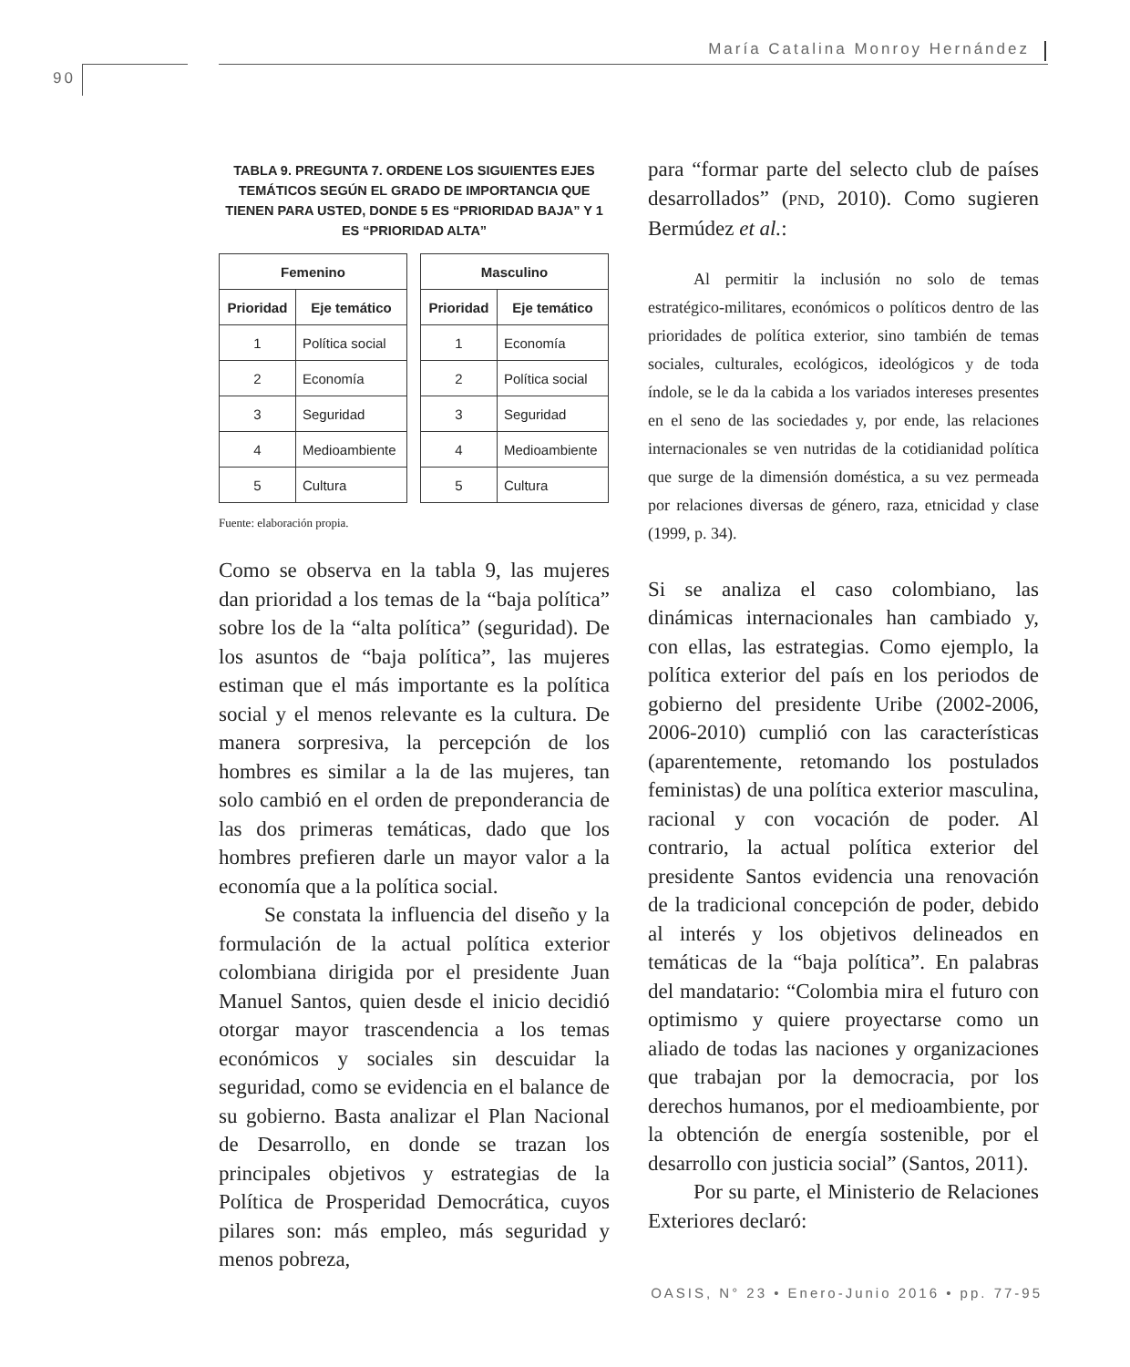María Catalina Monroy Hernández
90
TABLA 9. PREGUNTA 7. ORDENE LOS SIGUIENTES EJES TEMÁTICOS SEGÚN EL GRADO DE IMPORTANCIA QUE TIENEN PARA USTED, DONDE 5 ES “PRIORIDAD BAJA” Y 1 ES “PRIORIDAD ALTA”
| Femenino | |
| --- | --- |
| Prioridad | Eje temático |
| 1 | Política social |
| 2 | Economía |
| 3 | Seguridad |
| 4 | Medioambiente |
| 5 | Cultura |
| Masculino | |
| --- | --- |
| Prioridad | Eje temático |
| 1 | Economía |
| 2 | Política social |
| 3 | Seguridad |
| 4 | Medioambiente |
| 5 | Cultura |
Fuente: elaboración propia.
Como se observa en la tabla 9, las mujeres dan prioridad a los temas de la “baja política” sobre los de la “alta política” (seguridad). De los asuntos de “baja política”, las mujeres estiman que el más importante es la política social y el menos relevante es la cultura. De manera sorpresiva, la percepción de los hombres es similar a la de las mujeres, tan solo cambió en el orden de preponderancia de las dos primeras temáticas, dado que los hombres prefieren darle un mayor valor a la economía que a la política social.
Se constata la influencia del diseño y la formulación de la actual política exterior colombiana dirigida por el presidente Juan Manuel Santos, quien desde el inicio decidió otorgar mayor trascendencia a los temas económicos y sociales sin descuidar la seguridad, como se evidencia en el balance de su gobierno. Basta analizar el Plan Nacional de Desarrollo, en donde se trazan los principales objetivos y estrategias de la Política de Prosperidad Democrática, cuyos pilares son: más empleo, más seguridad y menos pobreza,
para “formar parte del selecto club de países desarrollados” (PND, 2010). Como sugieren Bermúdez et al.:
Al permitir la inclusión no solo de temas estratégico-militares, económicos o políticos dentro de las prioridades de política exterior, sino también de temas sociales, culturales, ecológicos, ideológicos y de toda índole, se le da la cabida a los variados intereses presentes en el seno de las sociedades y, por ende, las relaciones internacionales se ven nutridas de la cotidianidad política que surge de la dimensión doméstica, a su vez permeada por relaciones diversas de género, raza, etnicidad y clase (1999, p. 34).
Si se analiza el caso colombiano, las dinámicas internacionales han cambiado y, con ellas, las estrategias. Como ejemplo, la política exterior del país en los periodos de gobierno del presidente Uribe (2002-2006, 2006-2010) cumplió con las características (aparentemente, retomando los postulados feministas) de una política exterior masculina, racional y con vocación de poder. Al contrario, la actual política exterior del presidente Santos evidencia una renovación de la tradicional concepción de poder, debido al interés y los objetivos delineados en temáticas de la “baja política”. En palabras del mandatario: “Colombia mira el futuro con optimismo y quiere proyectarse como un aliado de todas las naciones y organizaciones que trabajan por la democracia, por los derechos humanos, por el medioambiente, por la obtención de energía sostenible, por el desarrollo con justicia social” (Santos, 2011).
Por su parte, el Ministerio de Relaciones Exteriores declaró:
OASIS, N° 23 • Enero-Junio 2016 • pp. 77-95